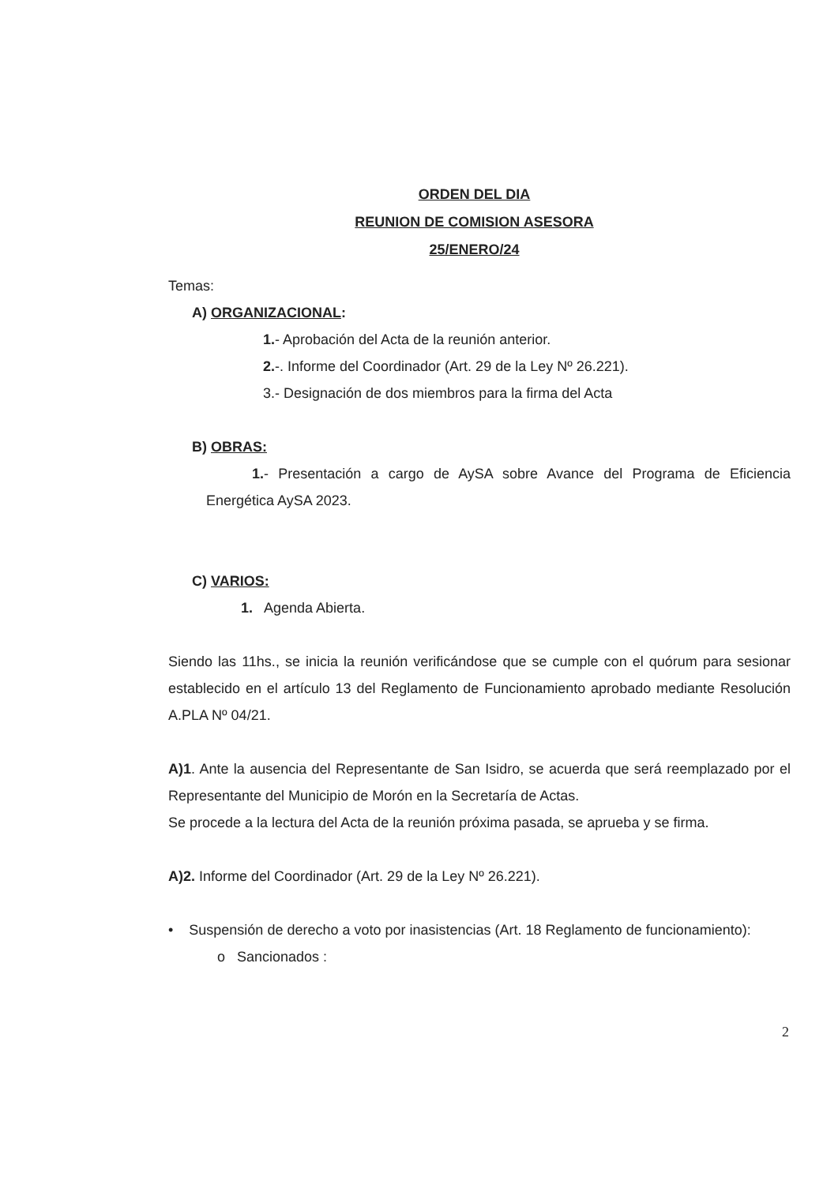ORDEN DEL DIA
REUNION DE COMISION ASESORA
25/ENERO/24
Temas:
A) ORGANIZACIONAL:
1.- Aprobación del Acta de la reunión anterior.
2.-. Informe del Coordinador (Art. 29 de la Ley Nº 26.221).
3.- Designación de dos miembros para la firma del Acta
B) OBRAS:
1.- Presentación a cargo de AySA sobre Avance del Programa de Eficiencia Energética AySA 2023.
C) VARIOS:
1. Agenda Abierta.
Siendo las 11hs., se inicia la reunión verificándose que se cumple con el quórum para sesionar establecido en el artículo 13 del Reglamento de Funcionamiento aprobado mediante Resolución A.PLA Nº 04/21.
A)1. Ante la ausencia del Representante de San Isidro, se acuerda que será reemplazado por el Representante del Municipio de Morón en la Secretaría de Actas.
Se procede a la lectura del Acta de la reunión próxima pasada, se aprueba y se firma.
A)2. Informe del Coordinador (Art. 29 de la Ley Nº 26.221).
• Suspensión de derecho a voto por inasistencias (Art. 18 Reglamento de funcionamiento):
o Sancionados :
2